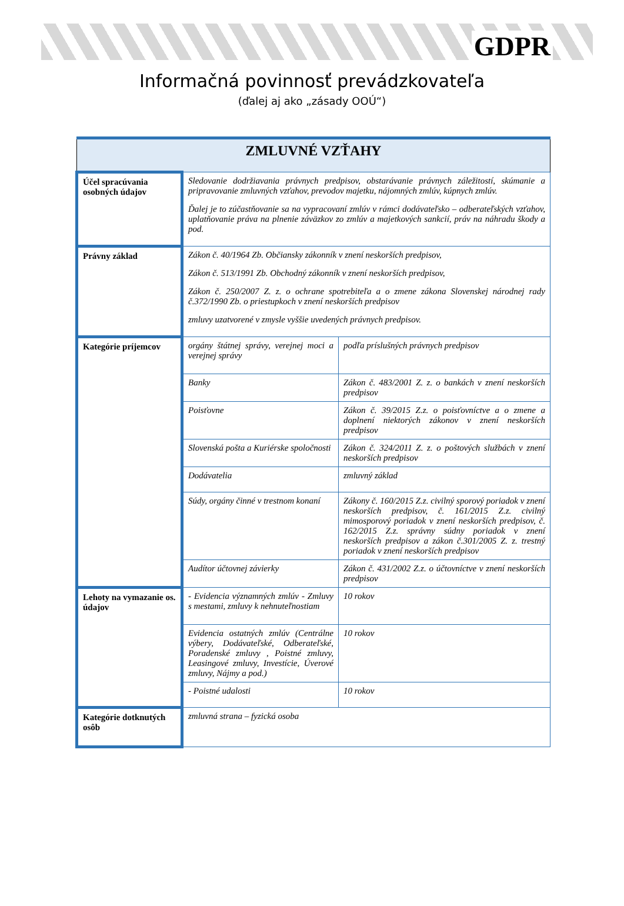GDPR
Informačná povinnosť prevádzkovateľa
(ďalej aj ako „zásady OOÚ“)
| ZMLUVNÉ VZŤAHY | | | |
| --- | --- | --- | --- |
| Účel spracúvania osobných údajov | Sledovanie dodržiavania právnych predpisov, obstarávanie právnych záležitostí, skúmanie a pripravovanie zmluvných vzťahov, prevodov majetku, nájomných zmlúv, kúpnych zmlúv. Ďalej je to zúčastňovanie sa na vypracovaní zmlúv v rámci dodávateľsko – odberateľských vzťahov, uplatňovanie práva na plnenie záväzkov zo zmlúv a majetkových sankcií, práv na náhradu škody a pod. | | |
| Právny základ | Zákon č. 40/1964 Zb. Občiansky zákonník v znení neskorších predpisov, Zákon č. 513/1991 Zb. Obchodný zákonník v znení neskorších predpisov, Zákon č. 250/2007 Z. z. o ochrane spotrebiteľa a o zmene zákona Slovenskej národnej rady č.372/1990 Zb. o priestupkoch v znení neskorších predpisov zmluvy uzatvorené v zmysle vyššie uvedených právnych predpisov. | | |
| Kategórie príjemcov | orgány štátnej správy, verejnej moci a verejnej správy | podľa príslušných právnych predpisov | |
| | Banky | Zákon č. 483/2001 Z. z. o bankách v znení neskorších predpisov | |
| | Poisťovne | Zákon č. 39/2015 Z.z. o poisťovníctve a o zmene a doplnení niektorých zákonov v znení neskorších predpisov | |
| | Slovenská pošta a Kuriérske spoločnosti | Zákon č. 324/2011 Z. z. o poštových službách v znení neskorších predpisov | |
| | Dodávatelia | zmluvný základ | |
| | Súdy, orgány činné v trestnom konaní | Zákony č. 160/2015 Z.z. civilný sporový poriadok v znení neskorších predpisov, č. 161/2015 Z.z. civilný mimosporový poriadok v znení neskorších predpisov, č. 162/2015 Z.z. správny súdny poriadok v znení neskorších predpisov a zákon č.301/2005 Z. z. trestný poriadok v znení neskorších predpisov | |
| | Audítor účtovnej závierky | Zákon č. 431/2002 Z.z. o účtovníctve v znení neskorších predpisov | |
| Lehoty na vymazanie os. údajov | - Evidencia významných zmlúv - Zmluvy s mestami, zmluvy k nehnuteľnostiam | | 10 rokov |
| | Evidencia ostatných zmlúv (Centrálne výbery, Dodávateľské, Odberateľské, Poradenské zmluvy , Poistné zmluvy, Leasingové zmluvy, Investície, Úverové zmluvy, Nájmy a pod.) | | 10 rokov |
| | - Poistné udalosti | | 10 rokov |
| Kategórie dotknutých osôb | zmluvná strana – fyzická osoba | | |